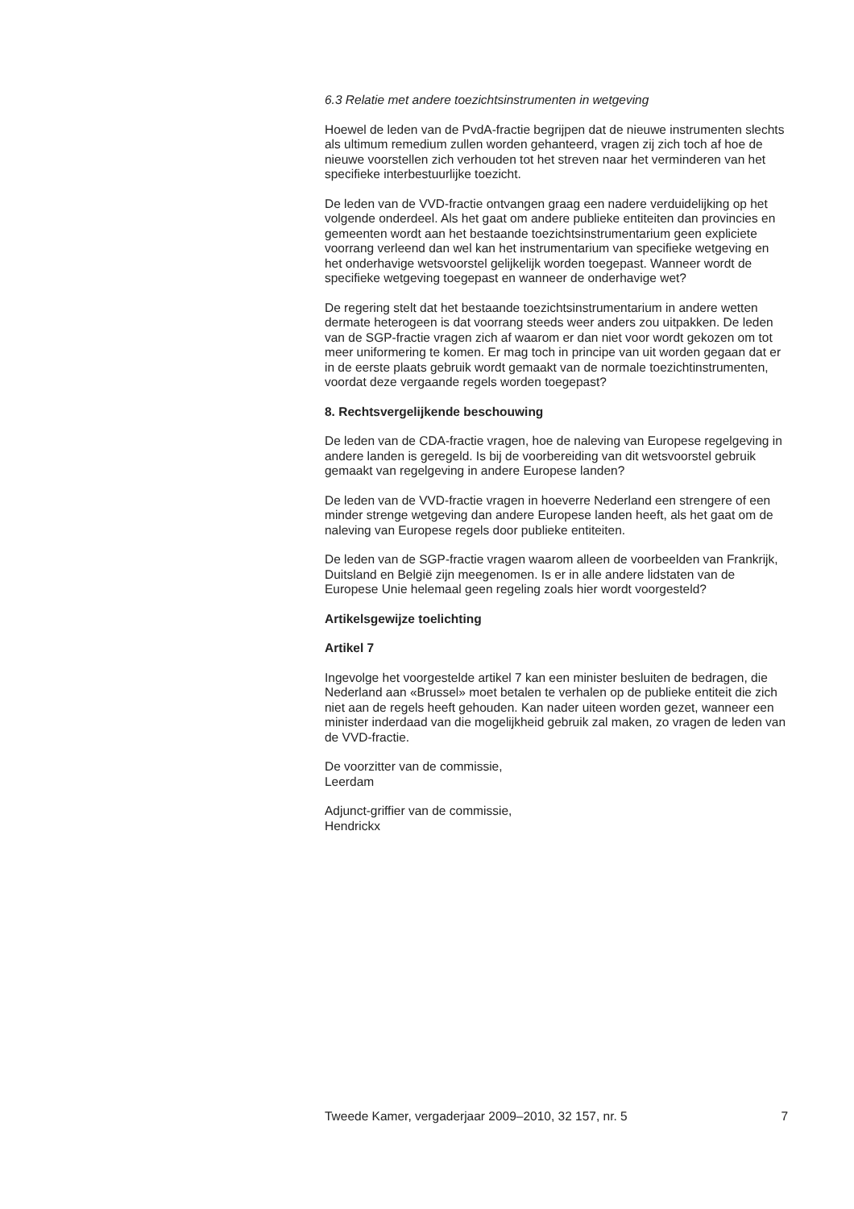6.3 Relatie met andere toezichtsinstrumenten in wetgeving
Hoewel de leden van de PvdA-fractie begrijpen dat de nieuwe instrumenten slechts als ultimum remedium zullen worden gehanteerd, vragen zij zich toch af hoe de nieuwe voorstellen zich verhouden tot het streven naar het verminderen van het specifieke interbestuurlijke toezicht.
De leden van de VVD-fractie ontvangen graag een nadere verduidelijking op het volgende onderdeel. Als het gaat om andere publieke entiteiten dan provincies en gemeenten wordt aan het bestaande toezichtsinstrumentarium geen expliciete voorrang verleend dan wel kan het instrumentarium van specifieke wetgeving en het onderhavige wetsvoorstel gelijkelijk worden toegepast. Wanneer wordt de specifieke wetgeving toegepast en wanneer de onderhavige wet?
De regering stelt dat het bestaande toezichtsinstrumentarium in andere wetten dermate heterogeen is dat voorrang steeds weer anders zou uitpakken. De leden van de SGP-fractie vragen zich af waarom er dan niet voor wordt gekozen om tot meer uniformering te komen. Er mag toch in principe van uit worden gegaan dat er in de eerste plaats gebruik wordt gemaakt van de normale toezichtinstrumenten, voordat deze vergaande regels worden toegepast?
8. Rechtsvergelijkende beschouwing
De leden van de CDA-fractie vragen, hoe de naleving van Europese regelgeving in andere landen is geregeld. Is bij de voorbereiding van dit wetsvoorstel gebruik gemaakt van regelgeving in andere Europese landen?
De leden van de VVD-fractie vragen in hoeverre Nederland een strengere of een minder strenge wetgeving dan andere Europese landen heeft, als het gaat om de naleving van Europese regels door publieke entiteiten.
De leden van de SGP-fractie vragen waarom alleen de voorbeelden van Frankrijk, Duitsland en België zijn meegenomen. Is er in alle andere lidstaten van de Europese Unie helemaal geen regeling zoals hier wordt voorgesteld?
Artikelsgewijze toelichting
Artikel 7
Ingevolge het voorgestelde artikel 7 kan een minister besluiten de bedragen, die Nederland aan «Brussel» moet betalen te verhalen op de publieke entiteit die zich niet aan de regels heeft gehouden. Kan nader uiteen worden gezet, wanneer een minister inderdaad van die mogelijkheid gebruik zal maken, zo vragen de leden van de VVD-fractie.
De voorzitter van de commissie,
Leerdam
Adjunct-griffier van de commissie,
Hendrickx
Tweede Kamer, vergaderjaar 2009–2010, 32 157, nr. 5 7